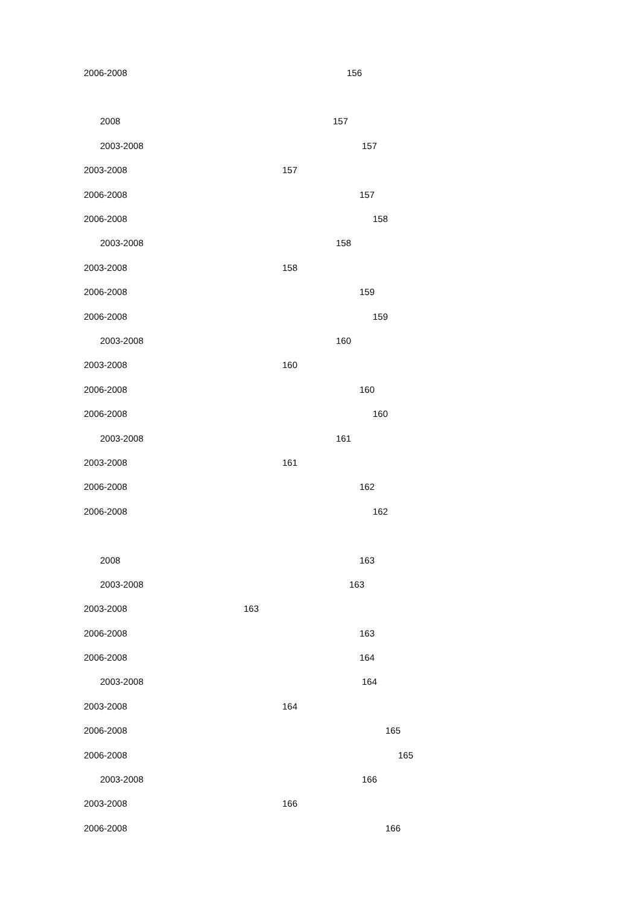2006-2008 156
2008 157
2003-2008 157
2003-2008 157
2006-2008 157
2006-2008 158
2003-2008 158
2003-2008 158
2006-2008 159
2006-2008 159
2003-2008 160
2003-2008 160
2006-2008 160
2006-2008 160
2003-2008 161
2003-2008 161
2006-2008 162
2006-2008 162
2008 163
2003-2008 163
2003-2008 163
2006-2008 163
2006-2008 164
2003-2008 164
2003-2008 164
2006-2008 165
2006-2008 165
2003-2008 166
2003-2008 166
2006-2008 166